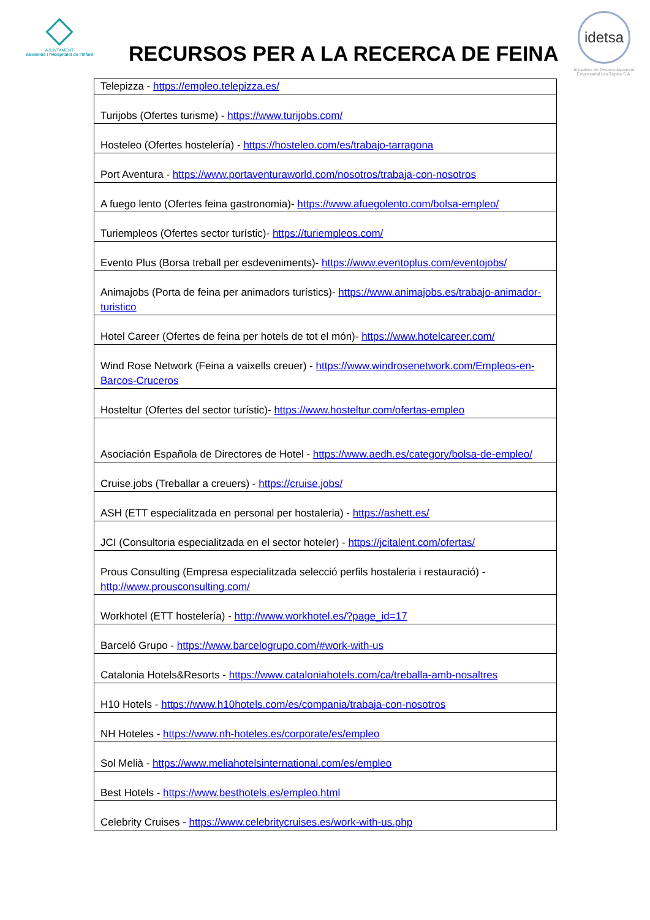AJUNTAMENT
Vandellòs i l'Hospitalet de l'Infant
RECURSOS PER A LA RECERCA DE FEINA
idetsa
Iniciatives de Desenvolupament Empresarial Les Tàpies S.A.
| Telepizza - https://empleo.telepizza.es/ |
| Turijobs (Ofertes turisme) - https://www.turijobs.com/ |
| Hosteleo (Ofertes hostelería) - https://hosteleo.com/es/trabajo-tarragona |
| Port Aventura - https://www.portaventuraworld.com/nosotros/trabaja-con-nosotros |
| A fuego lento (Ofertes feina gastronomia)- https://www.afuegolento.com/bolsa-empleo/ |
| Turiempleos (Ofertes sector turístic)- https://turiempleos.com/ |
| Evento Plus (Borsa treball per esdeveniments)- https://www.eventoplus.com/eventojobs/ |
| Animajobs (Porta de feina per animadors turístics)- https://www.animajobs.es/trabajo-animador-turistico |
| Hotel Career (Ofertes de feina per hotels de tot el món)- https://www.hotelcareer.com/ |
| Wind Rose Network (Feina a vaixells creuer) - https://www.windrosenetwork.com/Empleos-en-Barcos-Cruceros |
| Hosteltur (Ofertes del sector turístic)- https://www.hosteltur.com/ofertas-empleo |
| Asociación Española de Directores de Hotel - https://www.aedh.es/category/bolsa-de-empleo/ |
| Cruise.jobs (Treballar a creuers) - https://cruise.jobs/ |
| ASH (ETT especialitzada en personal per hostaleria) - https://ashett.es/ |
| JCI (Consultoria especialitzada en el sector hoteler) - https://jcitalent.com/ofertas/ |
| Prous Consulting (Empresa especialitzada selecció perfils hostaleria i restauració) - http://www.prousconsulting.com/ |
| Workhotel (ETT hostelería) - http://www.workhotel.es/?page_id=17 |
| Barceló Grupo - https://www.barcelogrupo.com/#work-with-us |
| Catalonia Hotels&Resorts - https://www.cataloniahotels.com/ca/treballa-amb-nosaltres |
| H10 Hotels - https://www.h10hotels.com/es/compania/trabaja-con-nosotros |
| NH Hoteles - https://www.nh-hoteles.es/corporate/es/empleo |
| Sol Melià - https://www.meliahotelsinternational.com/es/empleo |
| Best Hotels - https://www.besthotels.es/empleo.html |
| Celebrity Cruises - https://www.celebritycruises.es/work-with-us.php |